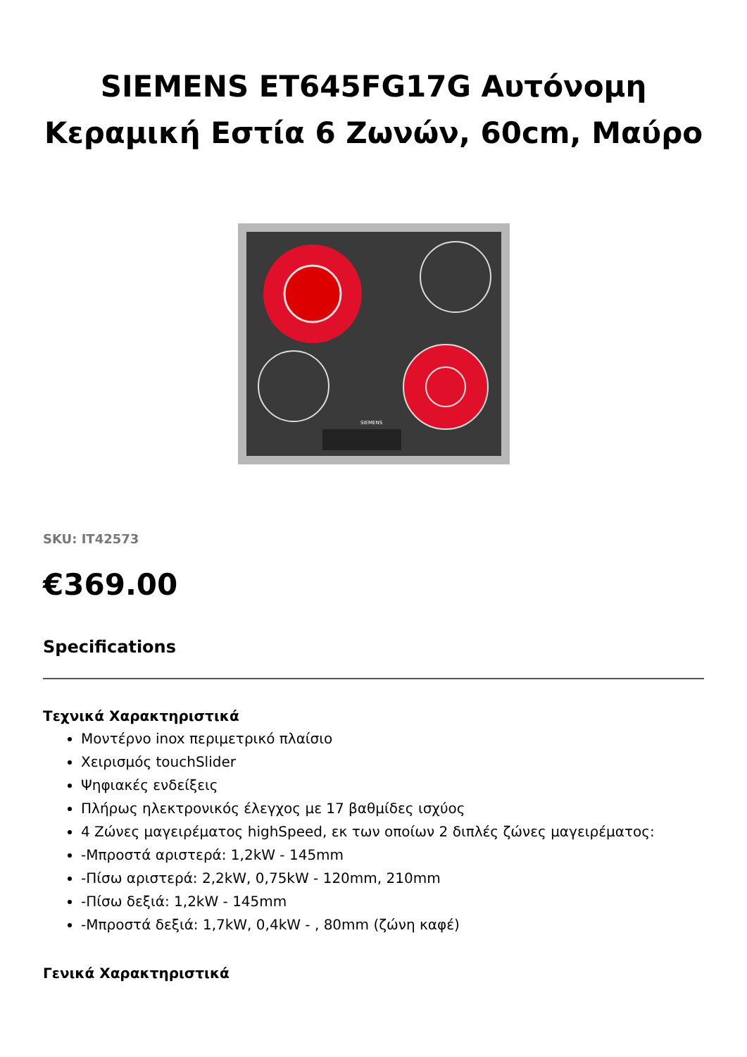SIEMENS ET645FG17G Αυτόνομη Κεραμική Εστία 6 Ζωνών, 60cm, Μαύρο
SIEMENS
SKU: IT42573
€369.00
Specifications
Τεχνικά Χαρακτηριστικά
Μοντέρνο inox περιμετρικό πλαίσιο
Χειρισμός touchSlider
Ψηφιακές ενδείξεις
Πλήρως ηλεκτρονικός έλεγχος με 17 βαθμίδες ισχύος
4 Ζώνες μαγειρέματος highSpeed, εκ των οποίων 2 διπλές ζώνες μαγειρέματος:
-Μπροστά αριστερά: 1,2kW - 145mm
-Πίσω αριστερά: 2,2kW, 0,75kW - 120mm, 210mm
-Πίσω δεξιά: 1,2kW - 145mm
-Μπροστά δεξιά: 1,7kW, 0,4kW - , 80mm (ζώνη καφέ)
Γενικά Χαρακτηριστικά